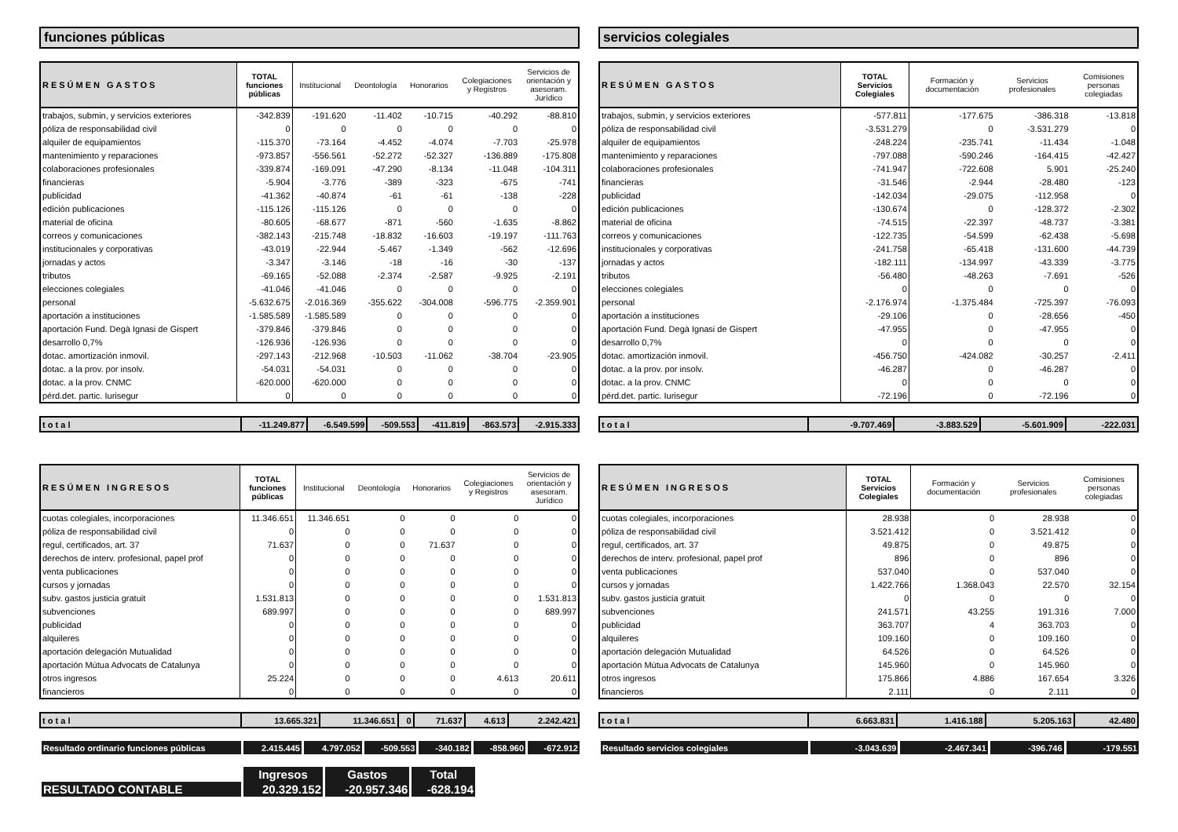funciones públicas
| RESÚMEN GASTOS | TOTAL funciones públicas | Institucional | Deontología | Honorarios | Colegiaciones y Registros | Servicios de orientación y asesoram. Jurídico |
| --- | --- | --- | --- | --- | --- | --- |
| trabajos, submin, y servicios exteriores | -342.839 | -191.620 | -11.402 | -10.715 | -40.292 | -88.810 |
| póliza de responsabilidad civil | 0 | 0 | 0 | 0 | 0 | 0 |
| alquiler de equipamientos | -115.370 | -73.164 | -4.452 | -4.074 | -7.703 | -25.978 |
| mantenimiento y reparaciones | -973.857 | -556.561 | -52.272 | -52.327 | -136.889 | -175.808 |
| colaboraciones profesionales | -339.874 | -169.091 | -47.290 | -8.134 | -11.048 | -104.311 |
| financieras | -5.904 | -3.776 | -389 | -323 | -675 | -741 |
| publicidad | -41.362 | -40.874 | -61 | -61 | -138 | -228 |
| edición publicaciones | -115.126 | -115.126 | 0 | 0 | 0 | 0 |
| material de oficina | -80.605 | -68.677 | -871 | -560 | -1.635 | -8.862 |
| correos y comunicaciones | -382.143 | -215.748 | -18.832 | -16.603 | -19.197 | -111.763 |
| institucionales y corporativas | -43.019 | -22.944 | -5.467 | -1.349 | -562 | -12.696 |
| jornadas y actos | -3.347 | -3.146 | -18 | -16 | -30 | -137 |
| tributos | -69.165 | -52.088 | -2.374 | -2.587 | -9.925 | -2.191 |
| elecciones colegiales | -41.046 | -41.046 | 0 | 0 | 0 | 0 |
| personal | -5.632.675 | -2.016.369 | -355.622 | -304.008 | -596.775 | -2.359.901 |
| aportación a instituciones | -1.585.589 | -1.585.589 | 0 | 0 | 0 | 0 |
| aportación Fund. Degà Ignasi de Gispert | -379.846 | -379.846 | 0 | 0 | 0 | 0 |
| desarrollo 0,7% | -126.936 | -126.936 | 0 | 0 | 0 | 0 |
| dotac. amortización inmovil. | -297.143 | -212.968 | -10.503 | -11.062 | -38.704 | -23.905 |
| dotac. a la prov. por insolv. | -54.031 | -54.031 | 0 | 0 | 0 | 0 |
| dotac. a la prov. CNMC | -620.000 | -620.000 | 0 | 0 | 0 | 0 |
| pérd.det. partic. Iurisegur | 0 | 0 | 0 | 0 | 0 | 0 |
| t o t a l | -11.249.877 | -6.549.599 | -509.553 | -411.819 | -863.573 | -2.915.333 |
| RESÚMEN INGRESOS | TOTAL funciones públicas | Institucional | Deontología | Honorarios | Colegiaciones y Registros | Servicios de orientación y asesoram. Jurídico |
| --- | --- | --- | --- | --- | --- | --- |
| cuotas colegiales, incorporaciones | 11.346.651 | 11.346.651 | 0 | 0 | 0 | 0 |
| póliza de responsabilidad civil | 0 | 0 | 0 | 0 | 0 | 0 |
| regul, certificados, art. 37 | 71.637 | 0 | 0 | 71.637 | 0 | 0 |
| derechos de interv. profesional, papel prof | 0 | 0 | 0 | 0 | 0 | 0 |
| venta publicaciones | 0 | 0 | 0 | 0 | 0 | 0 |
| cursos y jornadas | 0 | 0 | 0 | 0 | 0 | 0 |
| subv. gastos justicia gratuit | 1.531.813 | 0 | 0 | 0 | 0 | 1.531.813 |
| subvenciones | 689.997 | 0 | 0 | 0 | 0 | 689.997 |
| publicidad | 0 | 0 | 0 | 0 | 0 | 0 |
| alquileres | 0 | 0 | 0 | 0 | 0 | 0 |
| aportación delegación Mutualidad | 0 | 0 | 0 | 0 | 0 | 0 |
| aportación Mútua Advocats de Catalunya | 0 | 0 | 0 | 0 | 0 | 0 |
| otros ingresos | 25.224 | 0 | 0 | 0 | 4.613 | 20.611 |
| financieros | 0 | 0 | 0 | 0 | 0 | 0 |
| t o t a l | 13.665.321 | 11.346.651 | 0 | 71.637 | 4.613 | 2.242.421 |
| Resultado ordinario funciones públicas | 2.415.445 | 4.797.052 | -509.553 | -340.182 | -858.960 | -672.912 |
| | Ingresos | Gastos | Total |
| RESULTADO CONTABLE | 20.329.152 | -20.957.346 | -628.194 |
servicios colegiales
| RESÚMEN GASTOS | TOTAL Servicios Colegiales | Formación y documentación | Servicios profesionales | Comisiones personas colegiadas |
| --- | --- | --- | --- | --- |
| trabajos, submin, y servicios exteriores | -577.811 | -177.675 | -386.318 | -13.818 |
| póliza de responsabilidad civil | -3.531.279 | 0 | -3.531.279 | 0 |
| alquiler de equipamientos | -248.224 | -235.741 | -11.434 | -1.048 |
| mantenimiento y reparaciones | -797.088 | -590.246 | -164.415 | -42.427 |
| colaboraciones profesionales | -741.947 | -722.608 | 5.901 | -25.240 |
| financieras | -31.546 | -2.944 | -28.480 | -123 |
| publicidad | -142.034 | -29.075 | -112.958 | 0 |
| edición publicaciones | -130.674 | 0 | -128.372 | -2.302 |
| material de oficina | -74.515 | -22.397 | -48.737 | -3.381 |
| correos y comunicaciones | -122.735 | -54.599 | -62.438 | -5.698 |
| institucionales y corporativas | -241.758 | -65.418 | -131.600 | -44.739 |
| jornadas y actos | -182.111 | -134.997 | -43.339 | -3.775 |
| tributos | -56.480 | -48.263 | -7.691 | -526 |
| elecciones colegiales | 0 | 0 | 0 | 0 |
| personal | -2.176.974 | -1.375.484 | -725.397 | -76.093 |
| aportación a instituciones | -29.106 | 0 | -28.656 | -450 |
| aportación Fund. Degà Ignasi de Gispert | -47.955 | 0 | -47.955 | 0 |
| desarrollo 0,7% | 0 | 0 | 0 | 0 |
| dotac. amortización inmovil. | -456.750 | -424.082 | -30.257 | -2.411 |
| dotac. a la prov. por insolv. | -46.287 | 0 | -46.287 | 0 |
| dotac. a la prov. CNMC | 0 | 0 | 0 | 0 |
| pérd.det. partic. Iurisegur | -72.196 | 0 | -72.196 | 0 |
| t o t a l | -9.707.469 | -3.883.529 | -5.601.909 | -222.031 |
| RESÚMEN INGRESOS | TOTAL Servicios Colegiales | Formación y documentación | Servicios profesionales | Comisiones personas colegiadas |
| --- | --- | --- | --- | --- |
| cuotas colegiales, incorporaciones | 28.938 | 0 | 28.938 | 0 |
| póliza de responsabilidad civil | 3.521.412 | 0 | 3.521.412 | 0 |
| regul, certificados, art. 37 | 49.875 | 0 | 49.875 | 0 |
| derechos de interv. profesional, papel prof | 896 | 0 | 896 | 0 |
| venta publicaciones | 537.040 | 0 | 537.040 | 0 |
| cursos y jornadas | 1.422.766 | 1.368.043 | 22.570 | 32.154 |
| subv. gastos justicia gratuit | 0 | 0 | 0 | 0 |
| subvenciones | 241.571 | 43.255 | 191.316 | 7.000 |
| publicidad | 363.707 | 4 | 363.703 | 0 |
| alquileres | 109.160 | 0 | 109.160 | 0 |
| aportación delegación Mutualidad | 64.526 | 0 | 64.526 | 0 |
| aportación Mútua Advocats de Catalunya | 145.960 | 0 | 145.960 | 0 |
| otros ingresos | 175.866 | 4.886 | 167.654 | 3.326 |
| financieros | 2.111 | 0 | 2.111 | 0 |
| t o t a l | 6.663.831 | 1.416.188 | 5.205.163 | 42.480 |
| Resultado servicios colegiales | -3.043.639 | -2.467.341 | -396.746 | -179.551 |